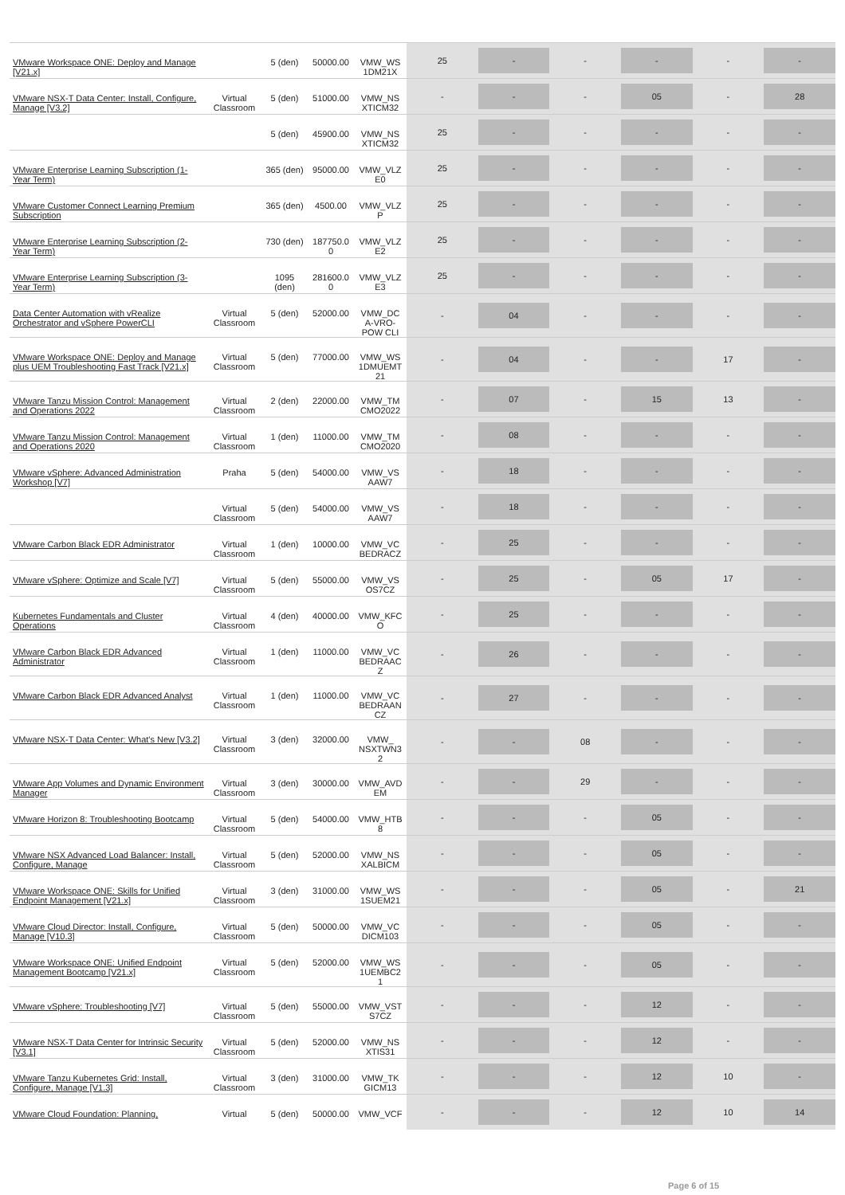| VMware Workspace ONE: Deploy and Manage [V21.x] | | 5 (den) | 50000.00 | VMW_WS 1DM21X | 25 | - | - | - | - | - |
| VMware NSX-T Data Center: Install, Configure, Manage [V3.2] | Virtual Classroom | 5 (den) | 51000.00 | VMW_NS XTICM32 | - | - | - | 05 | - | 28 |
| | | 5 (den) | 45900.00 | VMW_NS XTICM32 | 25 | - | - | - | - | - |
| VMware Enterprise Learning Subscription (1-Year Term) | | 365 (den) | 95000.00 | VMW_VLZ E0 | 25 | - | - | - | - | - |
| VMware Customer Connect Learning Premium Subscription | | 365 (den) | 4500.00 | VMW_VLZ P | 25 | - | - | - | - | - |
| VMware Enterprise Learning Subscription (2-Year Term) | | 730 (den) | 187750.0 0 | VMW_VLZ E2 | 25 | - | - | - | - | - |
| VMware Enterprise Learning Subscription (3-Year Term) | | 1095 (den) | 281600.0 0 | VMW_VLZ E3 | 25 | - | - | - | - | - |
| Data Center Automation with vRealize Orchestrator and vSphere PowerCLI | Virtual Classroom | 5 (den) | 52000.00 | VMW_DC A-VRO-POW CLI | - | 04 | - | - | - | - |
| VMware Workspace ONE: Deploy and Manage plus UEM Troubleshooting Fast Track [V21.x] | Virtual Classroom | 5 (den) | 77000.00 | VMW_WS 1DMUEMT 21 | - | 04 | - | - | 17 | - |
| VMware Tanzu Mission Control: Management and Operations 2022 | Virtual Classroom | 2 (den) | 22000.00 | VMW_TM CMO2022 | - | 07 | - | 15 | 13 | - |
| VMware Tanzu Mission Control: Management and Operations 2020 | Virtual Classroom | 1 (den) | 11000.00 | VMW_TM CMO2020 | - | 08 | - | - | - | - |
| VMware vSphere: Advanced Administration Workshop [V7] | Praha | 5 (den) | 54000.00 | VMW_VS AAW7 | - | 18 | - | - | - | - |
| | Virtual Classroom | 5 (den) | 54000.00 | VMW_VS AAW7 | - | 18 | - | - | - | - |
| VMware Carbon Black EDR Administrator | Virtual Classroom | 1 (den) | 10000.00 | VMW_VC BEDRACZ | - | 25 | - | - | - | - |
| VMware vSphere: Optimize and Scale [V7] | Virtual Classroom | 5 (den) | 55000.00 | VMW_VS OS7CZ | - | 25 | - | 05 | 17 | - |
| Kubernetes Fundamentals and Cluster Operations | Virtual Classroom | 4 (den) | 40000.00 | VMW_KFC O | - | 25 | - | - | - | - |
| VMware Carbon Black EDR Advanced Administrator | Virtual Classroom | 1 (den) | 11000.00 | VMW_VC BEDRAAC Z | - | 26 | - | - | - | - |
| VMware Carbon Black EDR Advanced Analyst | Virtual Classroom | 1 (den) | 11000.00 | VMW_VC BEDRAAN CZ | - | 27 | - | - | - | - |
| VMware NSX-T Data Center: What's New [V3.2] | Virtual Classroom | 3 (den) | 32000.00 | VMW_ NSXTWN3 2 | - | - | 08 | - | - | - |
| VMware App Volumes and Dynamic Environment Manager | Virtual Classroom | 3 (den) | 30000.00 | VMW_AVD EM | - | - | 29 | - | - | - |
| VMware Horizon 8: Troubleshooting Bootcamp | Virtual Classroom | 5 (den) | 54000.00 | VMW_HTB 8 | - | - | - | 05 | - | - |
| VMware NSX Advanced Load Balancer: Install, Configure, Manage | Virtual Classroom | 5 (den) | 52000.00 | VMW_NS XALBICM | - | - | - | 05 | - | - |
| VMware Workspace ONE: Skills for Unified Endpoint Management [V21.x] | Virtual Classroom | 3 (den) | 31000.00 | VMW_WS 1SUEM21 | - | - | - | 05 | - | 21 |
| VMware Cloud Director: Install, Configure, Manage [V10.3] | Virtual Classroom | 5 (den) | 50000.00 | VMW_VC DICM103 | - | - | - | 05 | - | - |
| VMware Workspace ONE: Unified Endpoint Management Bootcamp [V21.x] | Virtual Classroom | 5 (den) | 52000.00 | VMW_WS 1UEMBC2 1 | - | - | - | 05 | - | - |
| VMware vSphere: Troubleshooting [V7] | Virtual Classroom | 5 (den) | 55000.00 | VMW_VST S7CZ | - | - | - | 12 | - | - |
| VMware NSX-T Data Center for Intrinsic Security [V3.1] | Virtual Classroom | 5 (den) | 52000.00 | VMW_NS XTIS31 | - | - | - | 12 | - | - |
| VMware Tanzu Kubernetes Grid: Install, Configure, Manage [V1.3] | Virtual Classroom | 3 (den) | 31000.00 | VMW_TK GICM13 | - | - | - | 12 | 10 | - |
| VMware Cloud Foundation: Planning, | Virtual | 5 (den) | 50000.00 | VMW_VCF | - | - | - | 12 | 10 | 14 |
Page 6 of 15